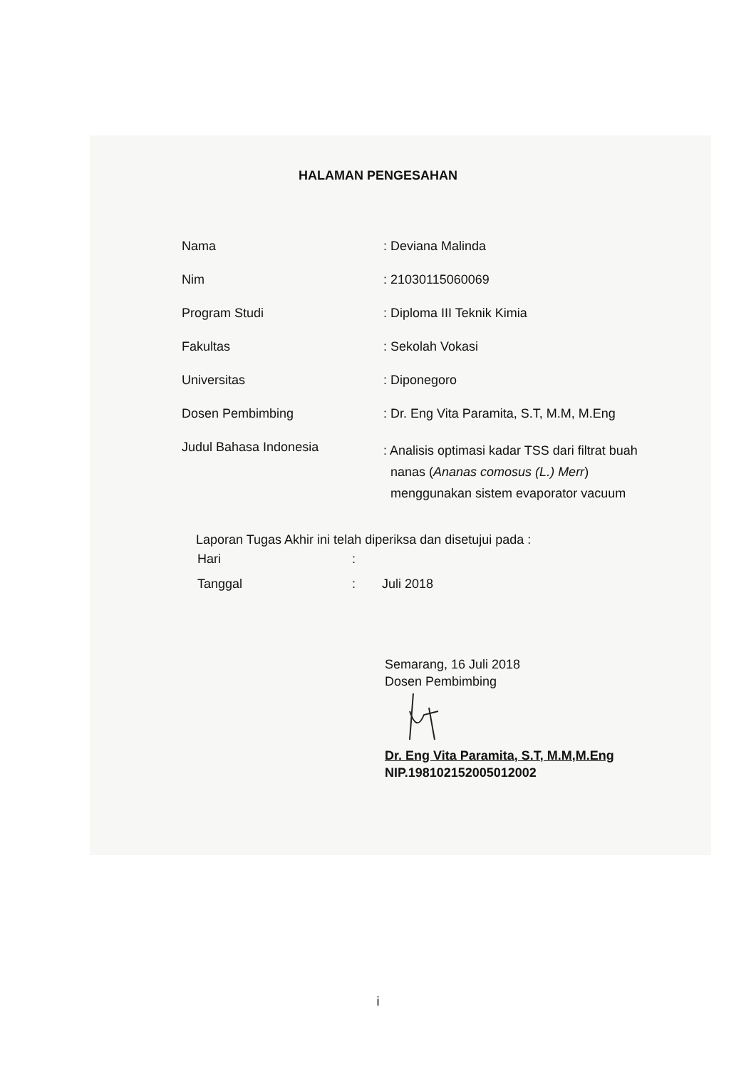HALAMAN PENGESAHAN
| Nama | : Deviana Malinda |
| Nim | : 21030115060069 |
| Program Studi | : Diploma III Teknik Kimia |
| Fakultas | : Sekolah Vokasi |
| Universitas | : Diponegoro |
| Dosen Pembimbing | : Dr. Eng Vita Paramita, S.T, M.M, M.Eng |
| Judul Bahasa Indonesia | : Analisis optimasi kadar TSS dari filtrat buah nanas ( Ananas comosus (L.) Merr ) menggunakan sistem evaporator vacuum |
Laporan Tugas Akhir ini telah diperiksa dan disetujui pada :
| Hari | : | |
| Tanggal | : | Juli 2018 |
Semarang, 16 Juli 2018
Dosen Pembimbing
Dr. Eng Vita Paramita, S.T, M.M,M.Eng
NIP.198102152005012002
i